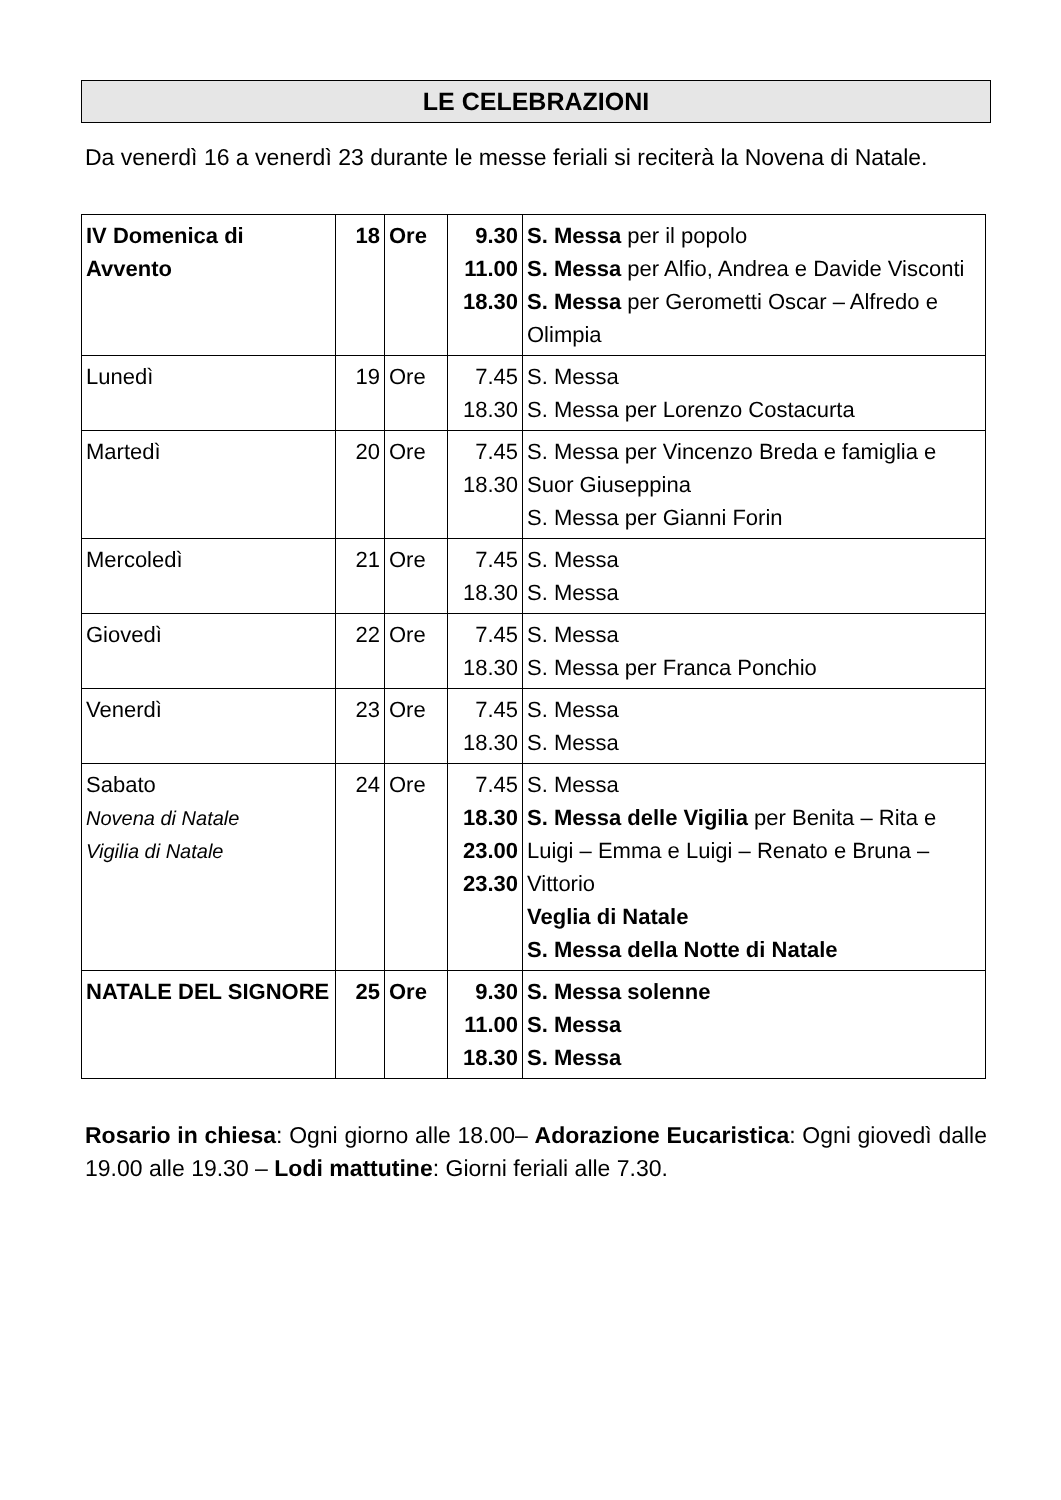LE CELEBRAZIONI
Da venerdì 16 a venerdì 23 durante le messe feriali si reciterà la Novena di Natale.
| IV Domenica di Avvento | 18 | Ore | 9.30 11.00 18.30 | S. Messa per il popolo S. Messa per Alfio, Andrea e Davide Visconti S. Messa per Gerometti Oscar – Alfredo e Olimpia |
| Lunedì | 19 | Ore | 7.45 18.30 | S. Messa S. Messa per Lorenzo Costacurta |
| Martedì | 20 | Ore | 7.45 18.30 | S. Messa per Vincenzo Breda e famiglia e Suor Giuseppina S. Messa per Gianni Forin |
| Mercoledì | 21 | Ore | 7.45 18.30 | S. Messa S. Messa |
| Giovedì | 22 | Ore | 7.45 18.30 | S. Messa S. Messa per Franca Ponchio |
| Venerdì | 23 | Ore | 7.45 18.30 | S. Messa S. Messa |
| Sabato Novena di Natale Vigilia di Natale | 24 | Ore | 7.45 18.30 23.00 23.30 | S. Messa S. Messa delle Vigilia per Benita – Rita e Luigi – Emma e Luigi – Renato e Bruna – Vittorio Veglia di Natale S. Messa della Notte di Natale |
| NATALE DEL SIGNORE | 25 | Ore | 9.30 11.00 18.30 | S. Messa solenne S. Messa S. Messa |
Rosario in chiesa: Ogni giorno alle 18.00– Adorazione Eucaristica: Ogni giovedì dalle 19.00 alle 19.30 – Lodi mattutine: Giorni feriali alle 7.30.